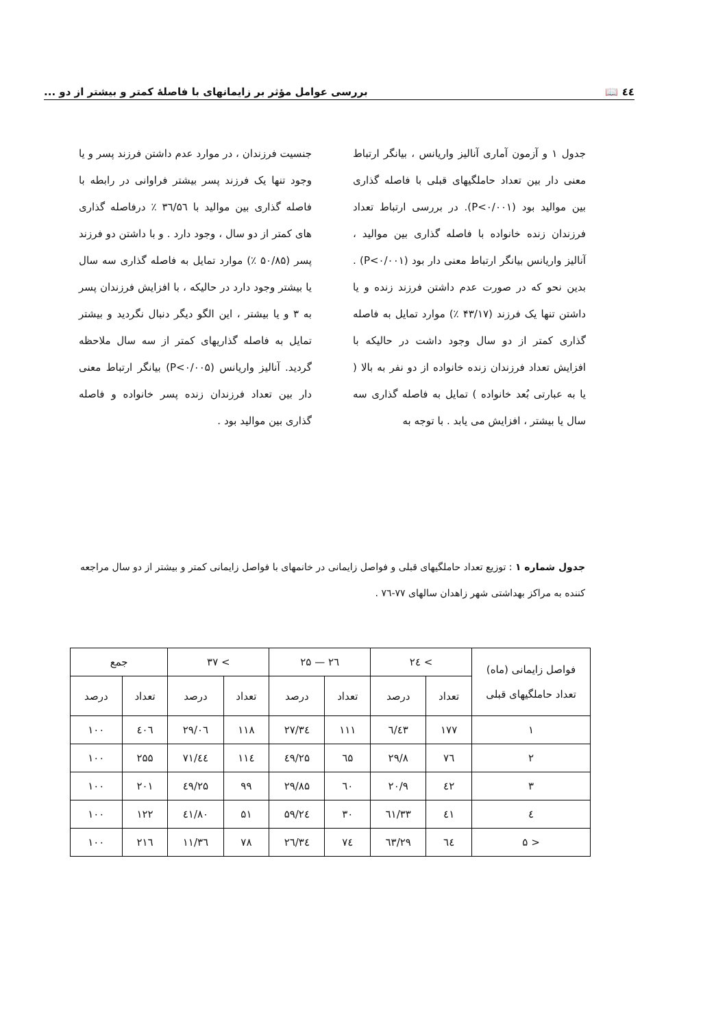٤٤ 📖 بررسی عوامل مؤثر بر زایمانهای با فاصلهٔ کمتر و بیشتر از دو ...
جدول ۱ و آزمون آماری آنالیز واریانس ، بیانگر ارتباط معنی دار بین تعداد حاملگیهای قبلی با فاصله گذاری بین موالید بود (P<۰/۰۰۱). در بررسی ارتباط تعداد فرزندان زنده خانواده با فاصله گذاری بین موالید ، آنالیز واریانس بیانگر ارتباط معنی دار بود (P<۰/۰۰۱) . بدین نحو که در صورت عدم داشتن فرزند زنده و یا داشتن تنها یک فرزند (۴۳/۱۷ ٪) موارد تمایل به فاصله گذاری کمتر از دو سال وجود داشت در حالیکه با افزایش تعداد فرزندان زنده خانواده از دو نفر به بالا ( یا به عبارتی بُعد خانواده ) تمایل به فاصله گذاری سه سال یا بیشتر ، افزایش می یابد . با توجه به
جنسیت فرزندان ، در موارد عدم داشتن فرزند پسر و یا وجود تنها یک فرزند پسر بیشتر فراوانی در رابطه با فاصله گذاری بین موالید با ۳٦/۵٦ ٪ درفاصله گذاری های کمتر از دو سال ، وجود دارد . و با داشتن دو فرزند پسر (۵۰/۸۵ ٪) موارد تمایل به فاصله گذاری سه سال یا بیشتر وجود دارد در حالیکه ، با افزایش فرزندان پسر به ۳ و یا بیشتر ، این الگو دیگر دنبال نگردید و بیشتر تمایل به فاصله گذاریهای کمتر از سه سال ملاحظه گردید. آنالیز واریانس (P<۰/۰۰۵) بیانگر ارتباط معنی دار بین تعداد فرزندان زنده پسر خانواده و فاصله گذاری بین موالید بود .
جدول شماره ۱ : توزیع تعداد حاملگیهای قبلی و فواصل زایمانی در خانمهای با فواصل زایمانی کمتر و بیشتر از دو سال مراجعه کننده به مراکز بهداشتی شهر زاهدان سالهای ۷۷-۷٦ .
| فواصل زایمانی (ماه) تعداد حاملگیهای قبلی | > ۲٤ | | ۲٦ — ۲۵ | | > ۳۷ | | جمع | |
| --- | --- | --- | --- | --- | --- | --- | --- | --- |
| | تعداد | درصد | تعداد | درصد | تعداد | درصد | تعداد | درصد |
| ۱ | ۱۷۷ | ٤۳/٦ | ۱۱۱ | ۲۷/۳٤ | ۱۱۸ | ۲۹/۰٦ | ٤۰٦ | ۱۰۰ |
| ۲ | ۷٦ | ۲۹/۸ | ٦۵ | ۲۵/٤۹ | ۱۱٤ | ٤٤/۷۱ | ۲۵۵ | ۱۰۰ |
| ۳ | ٤۲ | ۲۰/۹ | ٦۰ | ۲۹/۸۵ | ۹۹ | ٤۹/۲۵ | ۲۰۱ | ۱۰۰ |
| ٤ | ٤۱ | ۳۳/٦۱ | ۳۰ | ۲٤/۵۹ | ۵۱ | ٤۱/۸۰ | ۱۲۲ | ۱۰۰ |
| < ۵ | ٦٤ | ۲۹/٦۳ | ۷٤ | ۳٤/۲٦ | ۷۸ | ۳٦/۱۱ | ۲۱٦ | ۱۰۰ |